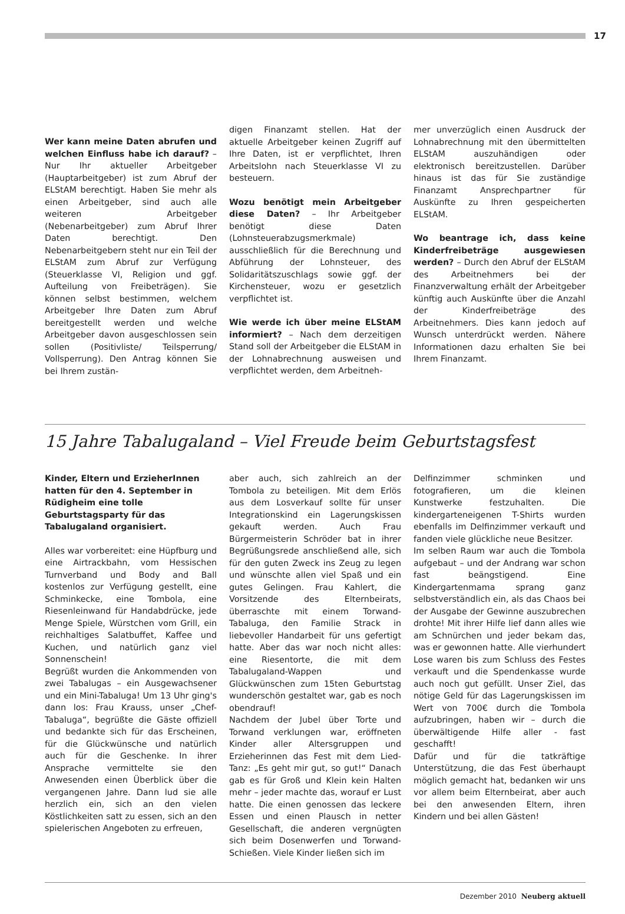17
Wer kann meine Daten abrufen und welchen Einfluss habe ich darauf? – Nur Ihr aktueller Arbeitgeber (Hauptarbeitgeber) ist zum Abruf der ELStAM berechtigt. Haben Sie mehr als einen Arbeitgeber, sind auch alle weiteren Arbeitgeber (Nebenarbeitgeber) zum Abruf Ihrer Daten berechtigt. Den Nebenarbeitgebern steht nur ein Teil der ELStAM zum Abruf zur Verfügung (Steuerklasse VI, Religion und ggf. Aufteilung von Freibeträgen). Sie können selbst bestimmen, welchem Arbeitgeber Ihre Daten zum Abruf bereitgestellt werden und welche Arbeitgeber davon ausgeschlossen sein sollen (Positivliste/ Teilsperrung/ Vollsperrung). Den Antrag können Sie bei Ihrem zustän-
digen Finanzamt stellen. Hat der aktuelle Arbeitgeber keinen Zugriff auf Ihre Daten, ist er verpflichtet, Ihren Arbeitslohn nach Steuerklasse VI zu besteuern.
Wozu benötigt mein Arbeitgeber diese Daten? – Ihr Arbeitgeber benötigt diese Daten (Lohnsteuerabzugsmerkmale) ausschließlich für die Berechnung und Abführung der Lohnsteuer, des Solidaritätszuschlags sowie ggf. der Kirchensteuer, wozu er gesetzlich verpflichtet ist.
Wie werde ich über meine ELStAM informiert? – Nach dem derzeitigen Stand soll der Arbeitgeber die ELStAM in der Lohnabrechnung ausweisen und verpflichtet werden, dem Arbeitneh-
mer unverzüglich einen Ausdruck der Lohnabrechnung mit den übermittelten ELStAM auszuhändigen oder elektronisch bereitzustellen. Darüber hinaus ist das für Sie zuständige Finanzamt Ansprechpartner für Auskünfte zu Ihren gespeicherten ELStAM.
Wo beantrage ich, dass keine Kinderfreibeträge ausgewiesen werden? – Durch den Abruf der ELStAM des Arbeitnehmers bei der Finanzverwaltung erhält der Arbeitgeber künftig auch Auskünfte über die Anzahl der Kinderfreibeträge des Arbeitnehmers. Dies kann jedoch auf Wunsch unterdrückt werden. Nähere Informationen dazu erhalten Sie bei Ihrem Finanzamt.
15 Jahre Tabalugaland – Viel Freude beim Geburtstagsfest
Kinder, Eltern und ErzieherInnen hatten für den 4. September in Rüdigheim eine tolle Geburtstagsparty für das Tabalugaland organisiert.
Alles war vorbereitet: eine Hüpfburg und eine Airtrackbahn, vom Hessischen Turnverband und Body and Ball kostenlos zur Verfügung gestellt, eine Schminkecke, eine Tombola, eine Riesenleinwand für Handabdrücke, jede Menge Spiele, Würstchen vom Grill, ein reichhaltiges Salatbuffet, Kaffee und Kuchen, und natürlich ganz viel Sonnenschein!
Begrüßt wurden die Ankommenden von zwei Tabalugas – ein Ausgewachsener und ein Mini-Tabaluga! Um 13 Uhr ging's dann los: Frau Krauss, unser „Chef-Tabaluga“, begrüßte die Gäste offiziell und bedankte sich für das Erscheinen, für die Glückwünsche und natürlich auch für die Geschenke. In ihrer Ansprache vermittelte sie den Anwesenden einen Überblick über die vergangenen Jahre. Dann lud sie alle herzlich ein, sich an den vielen Köstlichkeiten satt zu essen, sich an den spielerischen Angeboten zu erfreuen,
aber auch, sich zahlreich an der Tombola zu beteiligen. Mit dem Erlös aus dem Losverkauf sollte für unser Integrationskind ein Lagerungskissen gekauft werden. Auch Frau Bürgermeisterin Schröder bat in ihrer Begrüßungsrede anschließend alle, sich für den guten Zweck ins Zeug zu legen und wünschte allen viel Spaß und ein gutes Gelingen. Frau Kahlert, die Vorsitzende des Elternbeirats, überraschte mit einem Torwand-Tabaluga, den Familie Strack in liebevoller Handarbeit für uns gefertigt hatte. Aber das war noch nicht alles: eine Riesentorte, die mit dem Tabalugaland-Wappen und Glückwünschen zum 15ten Geburtstag wunderschön gestaltet war, gab es noch obendrauf!
Nachdem der Jubel über Torte und Torwand verklungen war, eröffneten Kinder aller Altersgruppen und Erzieherinnen das Fest mit dem Lied-Tanz: „Es geht mir gut, so gut!“ Danach gab es für Groß und Klein kein Halten mehr – jeder machte das, worauf er Lust hatte. Die einen genossen das leckere Essen und einen Plausch in netter Gesellschaft, die anderen vergnügten sich beim Dosenwerfen und Torwand-Schießen. Viele Kinder ließen sich im
Delfinzimmer schminken und fotografieren, um die kleinen Kunstwerke festzuhalten. Die kindergarteneigenen T-Shirts wurden ebenfalls im Delfinzimmer verkauft und fanden viele glückliche neue Besitzer.
Im selben Raum war auch die Tombola aufgebaut – und der Andrang war schon fast beängstigend. Eine Kindergartenmama sprang ganz selbstverständlich ein, als das Chaos bei der Ausgabe der Gewinne auszubrechen drohte! Mit ihrer Hilfe lief dann alles wie am Schnürchen und jeder bekam das, was er gewonnen hatte. Alle vierhundert Lose waren bis zum Schluss des Festes verkauft und die Spendenkasse wurde auch noch gut gefüllt. Unser Ziel, das nötige Geld für das Lagerungskissen im Wert von 700€ durch die Tombola aufzubringen, haben wir – durch die überwältigende Hilfe aller - fast geschafft!
Dafür und für die tatkräftige Unterstützung, die das Fest überhaupt möglich gemacht hat, bedanken wir uns vor allem beim Elternbeirat, aber auch bei den anwesenden Eltern, ihren Kindern und bei allen Gästen!
Dezember 2010 Neuberg aktuell